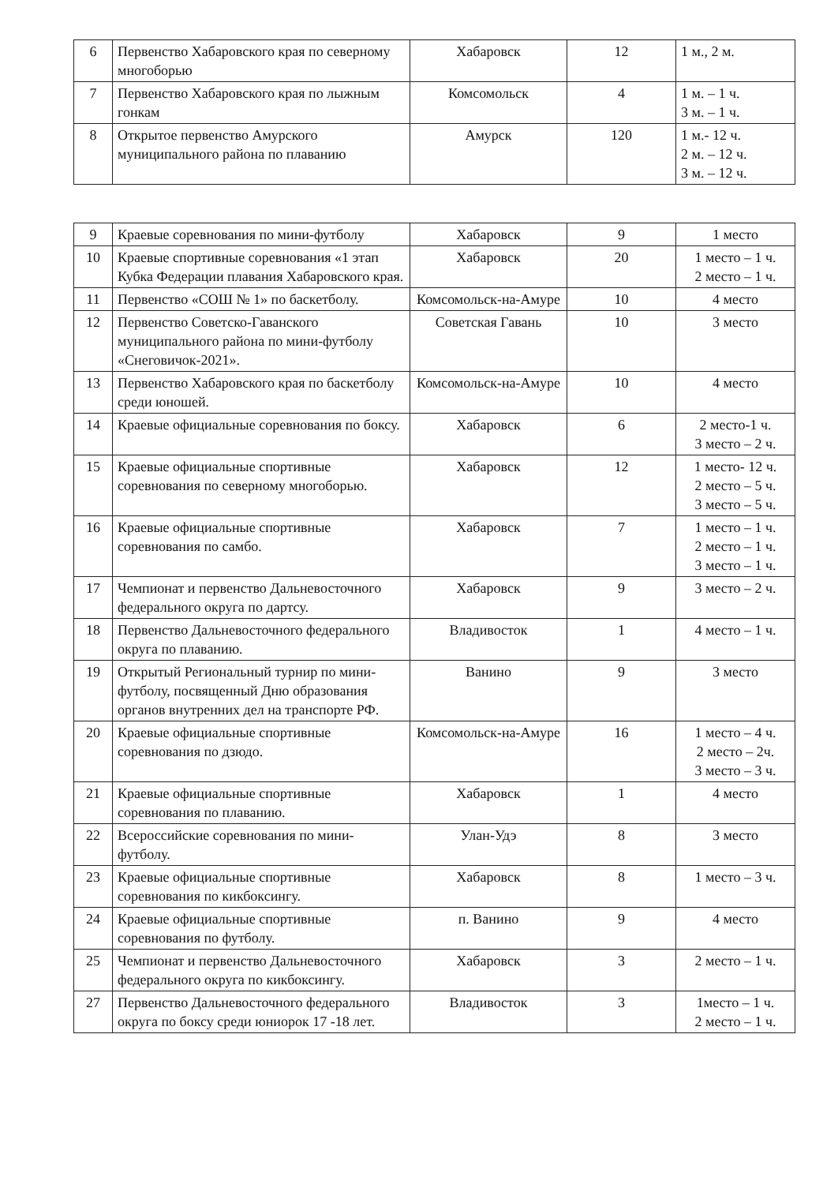| 6 | Первенство Хабаровского края по северному многоборью | Хабаровск | 12 | 1 м., 2 м. |
| 7 | Первенство Хабаровского края по лыжным гонкам | Комсомольск | 4 | 1 м. – 1 ч. 3 м. – 1 ч. |
| 8 | Открытое первенство Амурского муниципального района по плаванию | Амурск | 120 | 1 м.- 12 ч. 2 м. – 12 ч. 3 м. – 12 ч. |
| 9 | Краевые соревнования по мини-футболу | Хабаровск | 9 | 1 место |
| 10 | Краевые спортивные соревнования «1 этап Кубка Федерации плавания Хабаровского края. | Хабаровск | 20 | 1 место – 1 ч. 2 место – 1 ч. |
| 11 | Первенство «СОШ № 1» по баскетболу. | Комсомольск-на-Амуре | 10 | 4 место |
| 12 | Первенство Советско-Гаванского муниципального района по мини-футболу «Снеговичок-2021». | Советская Гавань | 10 | 3 место |
| 13 | Первенство Хабаровского края по баскетболу среди юношей. | Комсомольск-на-Амуре | 10 | 4 место |
| 14 | Краевые официальные соревнования по боксу. | Хабаровск | 6 | 2 место-1 ч. 3 место – 2 ч. |
| 15 | Краевые официальные спортивные соревнования по северному многоборью. | Хабаровск | 12 | 1 место- 12 ч. 2 место – 5 ч. 3 место – 5 ч. |
| 16 | Краевые официальные спортивные соревнования по самбо. | Хабаровск | 7 | 1 место – 1 ч. 2 место – 1 ч. 3 место – 1 ч. |
| 17 | Чемпионат и первенство Дальневосточного федерального округа по дартсу. | Хабаровск | 9 | 3 место – 2 ч. |
| 18 | Первенство Дальневосточного федерального округа по плаванию. | Владивосток | 1 | 4 место – 1 ч. |
| 19 | Открытый Региональный турнир по мини-футболу, посвященный Дню образования органов внутренних дел на транспорте РФ. | Ванино | 9 | 3 место |
| 20 | Краевые официальные спортивные соревнования по дзюдо. | Комсомольск-на-Амуре | 16 | 1 место – 4 ч. 2 место – 2ч. 3 место – 3 ч. |
| 21 | Краевые официальные спортивные соревнования по плаванию. | Хабаровск | 1 | 4 место |
| 22 | Всероссийские соревнования по мини-футболу. | Улан-Удэ | 8 | 3 место |
| 23 | Краевые официальные спортивные соревнования по кикбоксингу. | Хабаровск | 8 | 1 место – 3 ч. |
| 24 | Краевые официальные спортивные соревнования по футболу. | п. Ванино | 9 | 4 место |
| 25 | Чемпионат и первенство Дальневосточного федерального округа по кикбоксингу. | Хабаровск | 3 | 2 место – 1 ч. |
| 27 | Первенство Дальневосточного федерального округа по боксу среди юниорок 17 -18 лет. | Владивосток | 3 | 1место – 1 ч. 2 место – 1 ч. |